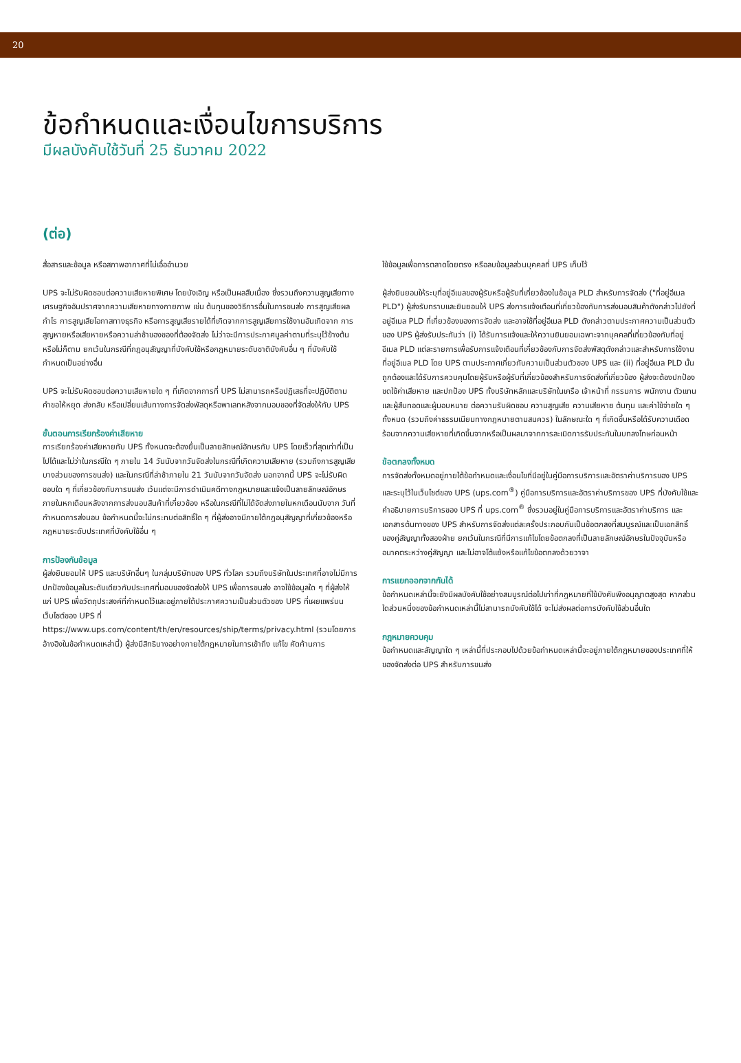20
ข้อกำหนดและเงื่อนไขการบริการ
มีผลบังคับใช้วันที่ 25 ธันวาคม 2022
(ต่อ)
สื่อสารและข้อมูล หรือสภาพอากาศที่ไม่เอื้ออำนวย
UPS จะไม่รับผิดชอบต่อความเสียหายพิเศษ โดยบังเอิญ หรือเป็นผลสืบเนื่อง ซึ่งรวมถึงความสูญเสียทางเศรษฐกิจอันปราศจากความเสียหายทางกายภาพ เช่น ต้นทุนของวิธีการอื่นในการขนส่ง การสูญเสียผลกำไร การสูญเสียโอกาสทางธุรกิจ หรือการสูญเสียรายได้ที่เกิดจากการสูญเสียการใช้งานอันเกิดจาก การสูญหายหรือเสียหายหรือความล่าช้าของของที่ต้องจัดส่ง ไม่ว่าจะมีการประกาศมูลค่าตามที่ระบุไว้ข้างต้นหรือไม่ก็ตาม ยกเว้นในกรณีที่กฎอนุสัญญาที่บังคับใช้หรือกฎหมายระดับชาติบังคับอื่น ๆ ที่บังคับใช้กำหนดเป็นอย่างอื่น
UPS จะไม่รับผิดชอบต่อความเสียหายใด ๆ ที่เกิดจากการที่ UPS ไม่สามารถหรือปฏิเสธที่จะปฏิบัติตามคำขอให้หยุด ส่งกลับ หรือเปลี่ยนเส้นทางการจัดส่งพัสดุหรือพาเลทหลังจากมอบของที่จัดส่งให้กับ UPS
ขั้นตอนการเรียกร้องค่าเสียหาย
การเรียกร้องค่าเสียหายกับ UPS ทั้งหมดจะต้องยื่นเป็นลายลักษณ์อักษรกับ UPS โดยเร็วที่สุดเท่าที่เป็นไปได้และไม่ว่าในกรณีใด ๆ ภายใน 14 วันนับจากวันจัดส่งในกรณีที่เกิดความเสียหาย (รวมถึงการสูญเสียบางส่วนของการขนส่ง) และในกรณีที่ล่าช้าภายใน 21 วันนับจากวันจัดส่ง นอกจากนี้ UPS จะไม่รับผิดชอบใด ๆ ที่เกี่ยวข้องกับการขนส่ง เว้นแต่จะมีการดำเนินคดีทางกฎหมายและแจ้งเป็นลายลักษณ์อักษรภายในหกเดือนหลังจากการส่งมอบสินค้าที่เกี่ยวข้อง หรือในกรณีที่ไม่ได้จัดส่งภายในหกเดือนนับจาก วันที่กำหนดการส่งมอบ ข้อกำหนดนี้จะไม่กระทบต่อสิทธิ์ใด ๆ ที่ผู้ส่งอาจมีภายใต้กฎอนุสัญญาที่เกี่ยวข้องหรือกฎหมายระดับประเทศที่บังคับใช้อื่น ๆ
การป้องกันข้อมูล
ผู้ส่งยินยอมให้ UPS และบริษัทอื่นๆ ในกลุ่มบริษัทของ UPS ทั่วโลก รวมถึงบริษัทในประเทศที่อาจไม่มีการปกป้องข้อมูลในระดับเดียวกับประเทศที่มอบของจัดส่งให้ UPS เพื่อการขนส่ง อาจใช้ข้อมูลใด ๆ ที่ผู้ส่งให้แก่ UPS เพื่อวัตถุประสงค์ที่กำหนดไว้และอยู่ภายใต้ประกาศความเป็นส่วนตัวของ UPS ที่เผยแพร่บนเว็บไซต์ของ UPS ที่ https://www.ups.com/content/th/en/resources/ship/terms/privacy.html (รวมโดยการอ้างอิงในข้อกำหนดเหล่านี้) ผู้ส่งมีสิทธิบางอย่างภายใต้กฎหมายในการเข้าถึง แก้ไข คัดค้านการ
ใช้ข้อมูลเพื่อการตลาดโดยตรง หรือลบข้อมูลส่วนบุคคลที่ UPS เก็บไว้
ผู้ส่งยินยอมให้ระบุที่อยู่อีเมลของผู้รับหรือผู้รับที่เกี่ยวข้องในข้อมูล PLD สำหรับการจัดส่ง ("ที่อยู่อีเมล PLD") ผู้ส่งรับทราบและยินยอมให้ UPS ส่งการแจ้งเตือนที่เกี่ยวข้องกับการส่งมอบสินค้าดังกล่าวไปยังที่อยู่อีเมล PLD ที่เกี่ยวข้องของการจัดส่ง และอาจใช้ที่อยู่อีเมล PLD ดังกล่าวตามประกาศความเป็นส่วนตัวของ UPS ผู้ส่งรับประกันว่า (i) ได้รับการแจ้งและให้ความยินยอมเฉพาะจากบุคคลที่เกี่ยวข้องกับที่อยู่อีเมล PLD แต่ละรายการเพื่อรับการแจ้งเตือนที่เกี่ยวข้องกับการจัดส่งพัสดุดังกล่าวและสำหรับการใช้งานที่อยู่อีเมล PLD โดย UPS ตามประกาศเกี่ยวกับความเป็นส่วนตัวของ UPS และ (ii) ที่อยู่อีเมล PLD นั้นถูกต้องและได้รับการควบคุมโดยผู้รับหรือผู้รับที่เกี่ยวข้องสำหรับการจัดส่งที่เกี่ยวข้อง ผู้ส่งจะต้องปกป้อง ชดใช้ค่าเสียหาย และปกป้อง UPS ทั้งบริษัทหลักและบริษัทในเครือ เจ้าหน้าที่ กรรมการ พนักงาน ตัวแทน และผู้สืบทอดและผู้มอบหมาย ต่อความรับผิดชอบ ความสูญเสีย ความเสียหาย ต้นทุน และค่าใช้จ่ายใด ๆ ทั้งหมด (รวมถึงค่าธรรมเนียมทางกฎหมายตามสมควร) ในลักษณะใด ๆ ที่เกิดขึ้นหรือได้รับความเดือดร้อนจากความเสียหายที่เกิดขึ้นจากหรือเป็นผลมาจากการละเมิดการรับประกันในบทลงโทษก่อนหน้า
ข้อตกลงทั้งหมด
การจัดส่งทั้งหมดอยู่ภายใต้ข้อกำหนดและเงื่อนไขที่มีอยู่ในคู่มือการบริการและอัตราค่าบริการของ UPS และระบุไว้ในเว็บไซต์ของ UPS (ups.com<sup>®</sup>) คู่มือการบริการและอัตราค่าบริการของ UPS ที่บังคับใช้และคำอธิบายการบริการของ UPS ที่ ups.com<sup>®</sup> ซึ่งรวมอยู่ในคู่มือการบริการและอัตราค่าบริการ และเอกสารต้นทางของ UPS สำหรับการจัดส่งแต่ละครั้งประกอบกันเป็นข้อตกลงที่สมบูรณ์และเป็นเอกสิทธิ์ของคู่สัญญาทั้งสองฝ่าย ยกเว้นในกรณีที่มีการแก้ไขโดยข้อตกลงที่เป็นลายลักษณ์อักษรในปัจจุบันหรืออนาคตระหว่างคู่สัญญา และไม่อาจโต้แย้งหรือแก้ไขข้อตกลงด้วยวาจา
การแยกออกจากกันได้
ข้อกำหนดเหล่านี้จะยังมีผลบังคับใช้อย่างสมบูรณ์ต่อไปเท่าที่กฎหมายที่ใช้บังคับพึงอนุญาตสูงสุด หากส่วนใดส่วนหนึ่งของข้อกำหนดเหล่านี้ไม่สามารถบังคับใช้ได้ จะไม่ส่งผลต่อการบังคับใช้ส่วนอื่นใด
กฎหมายควบคุม
ข้อกำหนดและสัญญาใด ๆ เหล่านี้ที่ประกอบไปด้วยข้อกำหนดเหล่านี้จะอยู่ภายใต้กฎหมายของประเทศที่ให้ของจัดส่งต่อ UPS สำหรับการขนส่ง